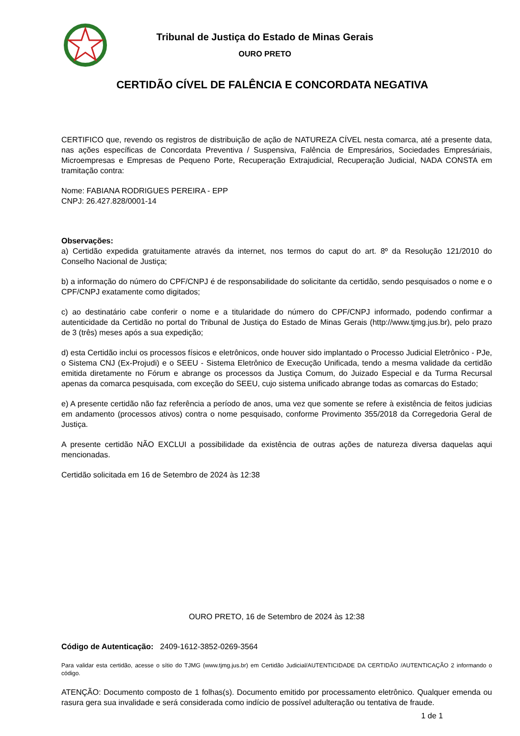Tribunal de Justiça do Estado de Minas Gerais
OURO PRETO
CERTIDÃO CÍVEL DE FALÊNCIA E CONCORDATA NEGATIVA
CERTIFICO que, revendo os registros de distribuição de ação de NATUREZA CÍVEL nesta comarca, até a presente data, nas ações específicas de Concordata Preventiva / Suspensiva, Falência de Empresários, Sociedades Empresáriais, Microempresas e Empresas de Pequeno Porte, Recuperação Extrajudicial, Recuperação Judicial, NADA CONSTA em tramitação contra:
Nome: FABIANA RODRIGUES PEREIRA - EPP
CNPJ: 26.427.828/0001-14
Observações:
a) Certidão expedida gratuitamente através da internet, nos termos do caput do art. 8º da Resolução 121/2010 do Conselho Nacional de Justiça;
b) a informação do número do CPF/CNPJ é de responsabilidade do solicitante da certidão, sendo pesquisados o nome e o CPF/CNPJ exatamente como digitados;
c) ao destinatário cabe conferir o nome e a titularidade do número do CPF/CNPJ informado, podendo confirmar a autenticidade da Certidão no portal do Tribunal de Justiça do Estado de Minas Gerais (http://www.tjmg.jus.br), pelo prazo de 3 (três) meses após a sua expedição;
d) esta Certidão inclui os processos físicos e eletrônicos, onde houver sido implantado o Processo Judicial Eletrônico - PJe, o Sistema CNJ (Ex-Projudi) e o SEEU - Sistema Eletrônico de Execução Unificada, tendo a mesma validade da certidão emitida diretamente no Fórum e abrange os processos da Justiça Comum, do Juizado Especial e da Turma Recursal apenas da comarca pesquisada, com exceção do SEEU, cujo sistema unificado abrange todas as comarcas do Estado;
e) A presente certidão não faz referência a período de anos, uma vez que somente se refere à existência de feitos judicias em andamento (processos ativos) contra o nome pesquisado, conforme Provimento 355/2018 da Corregedoria Geral de Justiça.
A presente certidão NÃO EXCLUI a possibilidade da existência de outras ações de natureza diversa daquelas aqui mencionadas.
Certidão solicitada em 16 de Setembro de 2024 às 12:38
OURO PRETO, 16 de Setembro de 2024 às 12:38
Código de Autenticação: 2409-1612-3852-0269-3564
Para validar esta certidão, acesse o sítio do TJMG (www.tjmg.jus.br) em Certidão Judicial/AUTENTICIDADE DA CERTIDÃO /AUTENTICAÇÃO 2 informando o código.
ATENÇÃO: Documento composto de 1 folhas(s). Documento emitido por processamento eletrônico. Qualquer emenda ou rasura gera sua invalidade e será considerada como indício de possível adulteração ou tentativa de fraude.
1 de 1